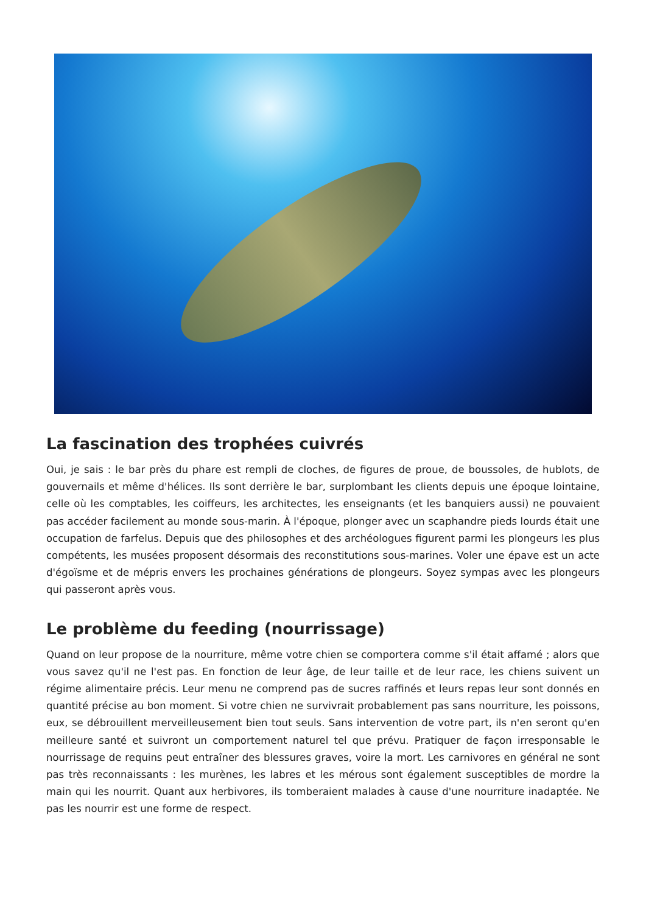La fascination des trophées cuivrés
Oui, je sais : le bar près du phare est rempli de cloches, de figures de proue, de boussoles, de hublots, de gouvernails et même d'hélices. Ils sont derrière le bar, surplombant les clients depuis une époque lointaine, celle où les comptables, les coiffeurs, les architectes, les enseignants (et les banquiers aussi) ne pouvaient pas accéder facilement au monde sous-marin. À l'époque, plonger avec un scaphandre pieds lourds était une occupation de farfelus. Depuis que des philosophes et des archéologues figurent parmi les plongeurs les plus compétents, les musées proposent désormais des reconstitutions sous-marines. Voler une épave est un acte d'égoïsme et de mépris envers les prochaines générations de plongeurs. Soyez sympas avec les plongeurs qui passeront après vous.
Le problème du feeding (nourrissage)
Quand on leur propose de la nourriture, même votre chien se comportera comme s'il était affamé ; alors que vous savez qu'il ne l'est pas. En fonction de leur âge, de leur taille et de leur race, les chiens suivent un régime alimentaire précis. Leur menu ne comprend pas de sucres raffinés et leurs repas leur sont donnés en quantité précise au bon moment. Si votre chien ne survivrait probablement pas sans nourriture, les poissons, eux, se débrouillent merveilleusement bien tout seuls. Sans intervention de votre part, ils n'en seront qu'en meilleure santé et suivront un comportement naturel tel que prévu. Pratiquer de façon irresponsable le nourrissage de requins peut entraîner des blessures graves, voire la mort. Les carnivores en général ne sont pas très reconnaissants : les murènes, les labres et les mérous sont également susceptibles de mordre la main qui les nourrit. Quant aux herbivores, ils tomberaient malades à cause d'une nourriture inadaptée. Ne pas les nourrir est une forme de respect.